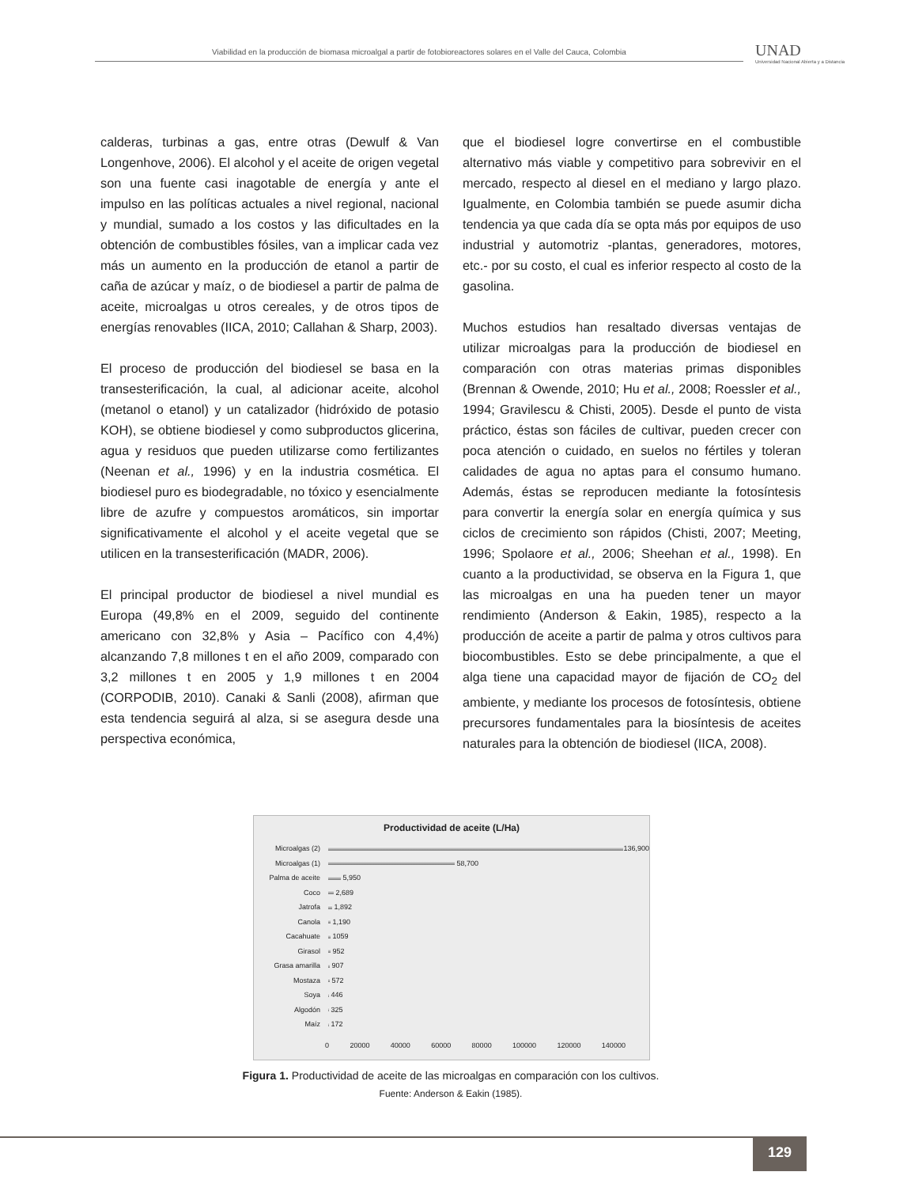Viabilidad en la producción de biomasa microalgal a partir de fotobioreactores solares en el Valle del Cauca, Colombia
UNAD
Universidad Nacional Abierta y a Distancia
calderas, turbinas a gas, entre otras (Dewulf & Van Longenhove, 2006). El alcohol y el aceite de origen vegetal son una fuente casi inagotable de energía y ante el impulso en las políticas actuales a nivel regional, nacional y mundial, sumado a los costos y las dificultades en la obtención de combustibles fósiles, van a implicar cada vez más un aumento en la producción de etanol a partir de caña de azúcar y maíz, o de biodiesel a partir de palma de aceite, microalgas u otros cereales, y de otros tipos de energías renovables (IICA, 2010; Callahan & Sharp, 2003).
El proceso de producción del biodiesel se basa en la transesterificación, la cual, al adicionar aceite, alcohol (metanol o etanol) y un catalizador (hidróxido de potasio KOH), se obtiene biodiesel y como subproductos glicerina, agua y residuos que pueden utilizarse como fertilizantes (Neenan et al., 1996) y en la industria cosmética. El biodiesel puro es biodegradable, no tóxico y esencialmente libre de azufre y compuestos aromáticos, sin importar significativamente el alcohol y el aceite vegetal que se utilicen en la transesterificación (MADR, 2006).
El principal productor de biodiesel a nivel mundial es Europa (49,8% en el 2009, seguido del continente americano con 32,8% y Asia – Pacífico con 4,4%) alcanzando 7,8 millones t en el año 2009, comparado con 3,2 millones t en 2005 y 1,9 millones t en 2004 (CORPODIB, 2010). Canaki & Sanli (2008), afirman que esta tendencia seguirá al alza, si se asegura desde una perspectiva económica,
que el biodiesel logre convertirse en el combustible alternativo más viable y competitivo para sobrevivir en el mercado, respecto al diesel en el mediano y largo plazo. Igualmente, en Colombia también se puede asumir dicha tendencia ya que cada día se opta más por equipos de uso industrial y automotriz -plantas, generadores, motores, etc.- por su costo, el cual es inferior respecto al costo de la gasolina.
Muchos estudios han resaltado diversas ventajas de utilizar microalgas para la producción de biodiesel en comparación con otras materias primas disponibles (Brennan & Owende, 2010; Hu et al., 2008; Roessler et al., 1994; Gravilescu & Chisti, 2005). Desde el punto de vista práctico, éstas son fáciles de cultivar, pueden crecer con poca atención o cuidado, en suelos no fértiles y toleran calidades de agua no aptas para el consumo humano. Además, éstas se reproducen mediante la fotosíntesis para convertir la energía solar en energía química y sus ciclos de crecimiento son rápidos (Chisti, 2007; Meeting, 1996; Spolaore et al., 2006; Sheehan et al., 1998). En cuanto a la productividad, se observa en la Figura 1, que las microalgas en una ha pueden tener un mayor rendimiento (Anderson & Eakin, 1985), respecto a la producción de aceite a partir de palma y otros cultivos para biocombustibles. Esto se debe principalmente, a que el alga tiene una capacidad mayor de fijación de CO<sub>2</sub> del ambiente, y mediante los procesos de fotosíntesis, obtiene precursores fundamentales para la biosíntesis de aceites naturales para la obtención de biodiesel (IICA, 2008).
Productividad de aceite (L/Ha)
Microalgas (2) 136,900
Microalgas (1) 58,700
Palma de aceite 5,950
Coco 2,689
Jatrofa 1,892
Canola 1,190
Cacahuate 1059
Girasol 952
Grasa amarilla 907
Mostaza 572
Soya 446
Algodón 325
Maíz 172
0 20000 40000 60000 80000 100000 120000 140000
Figura 1. Productividad de aceite de las microalgas en comparación con los cultivos.
Fuente: Anderson & Eakin (1985).
129